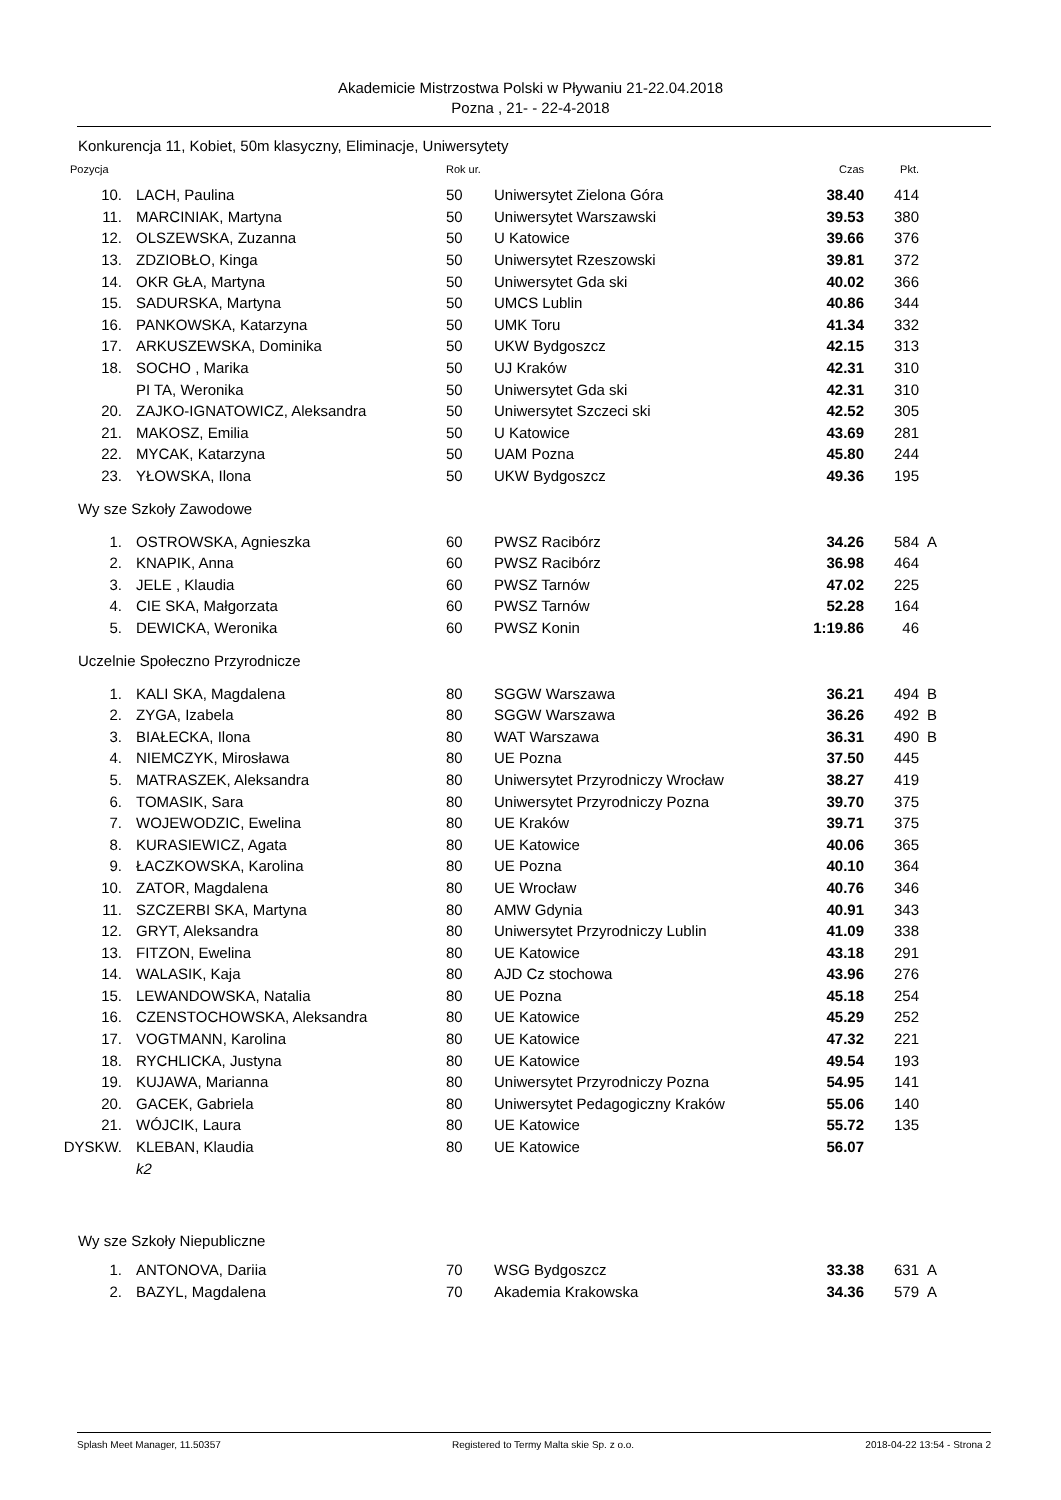Akademicie Mistrzostwa Polski w Pływaniu 21-22.04.2018
Pozna , 21- - 22-4-2018
Konkurencja 11, Kobiet, 50m klasyczny, Eliminacje, Uniwersytety
| Pozycja | | Rok ur. | | Czas | Pkt. | |
| --- | --- | --- | --- | --- | --- | --- |
| 10. | LACH, Paulina | 50 | Uniwersytet Zielona Góra | 38.40 | 414 | |
| 11. | MARCINIAK, Martyna | 50 | Uniwersytet Warszawski | 39.53 | 380 | |
| 12. | OLSZEWSKA, Zuzanna | 50 | U Katowice | 39.66 | 376 | |
| 13. | ZDZIOBŁO, Kinga | 50 | Uniwersytet Rzeszowski | 39.81 | 372 | |
| 14. | OKR GŁA, Martyna | 50 | Uniwersytet Gda ski | 40.02 | 366 | |
| 15. | SADURSKA, Martyna | 50 | UMCS Lublin | 40.86 | 344 | |
| 16. | PANKOWSKA, Katarzyna | 50 | UMK Toru | 41.34 | 332 | |
| 17. | ARKUSZEWSKA, Dominika | 50 | UKW Bydgoszcz | 42.15 | 313 | |
| 18. | SOCHO , Marika | 50 | UJ Kraków | 42.31 | 310 | |
| | PI TA, Weronika | 50 | Uniwersytet Gda ski | 42.31 | 310 | |
| 20. | ZAJKO-IGNATOWICZ, Aleksandra | 50 | Uniwersytet Szczeci ski | 42.52 | 305 | |
| 21. | MAKOSZ, Emilia | 50 | U Katowice | 43.69 | 281 | |
| 22. | MYCAK, Katarzyna | 50 | UAM Pozna | 45.80 | 244 | |
| 23. | YŁOWSKA, Ilona | 50 | UKW Bydgoszcz | 49.36 | 195 | |
| Wy sze Szkoły Zawodowe | | | | | | |
| 1. | OSTROWSKA, Agnieszka | 60 | PWSZ Racibórz | 34.26 | 584 | A |
| 2. | KNAPIK, Anna | 60 | PWSZ Racibórz | 36.98 | 464 | |
| 3. | JELE , Klaudia | 60 | PWSZ Tarnów | 47.02 | 225 | |
| 4. | CIE SKA, Małgorzata | 60 | PWSZ Tarnów | 52.28 | 164 | |
| 5. | DEWICKA, Weronika | 60 | PWSZ Konin | 1:19.86 | 46 | |
| Uczelnie Społeczno Przyrodnicze | | | | | | |
| 1. | KALI SKA, Magdalena | 80 | SGGW Warszawa | 36.21 | 494 | B |
| 2. | ZYGA, Izabela | 80 | SGGW Warszawa | 36.26 | 492 | B |
| 3. | BIAŁECKA, Ilona | 80 | WAT Warszawa | 36.31 | 490 | B |
| 4. | NIEMCZYK, Mirosława | 80 | UE Pozna | 37.50 | 445 | |
| 5. | MATRASZEK, Aleksandra | 80 | Uniwersytet Przyrodniczy Wrocław | 38.27 | 419 | |
| 6. | TOMASIK, Sara | 80 | Uniwersytet Przyrodniczy Pozna | 39.70 | 375 | |
| 7. | WOJEWODZIC, Ewelina | 80 | UE Kraków | 39.71 | 375 | |
| 8. | KURASIEWICZ, Agata | 80 | UE Katowice | 40.06 | 365 | |
| 9. | ŁACZKOWSKA, Karolina | 80 | UE Pozna | 40.10 | 364 | |
| 10. | ZATOR, Magdalena | 80 | UE Wrocław | 40.76 | 346 | |
| 11. | SZCZERBI SKA, Martyna | 80 | AMW Gdynia | 40.91 | 343 | |
| 12. | GRYT, Aleksandra | 80 | Uniwersytet Przyrodniczy Lublin | 41.09 | 338 | |
| 13. | FITZON, Ewelina | 80 | UE Katowice | 43.18 | 291 | |
| 14. | WALASIK, Kaja | 80 | AJD Cz stochowa | 43.96 | 276 | |
| 15. | LEWANDOWSKA, Natalia | 80 | UE Pozna | 45.18 | 254 | |
| 16. | CZENSTOCHOWSKA, Aleksandra | 80 | UE Katowice | 45.29 | 252 | |
| 17. | VOGTMANN, Karolina | 80 | UE Katowice | 47.32 | 221 | |
| 18. | RYCHLICKA, Justyna | 80 | UE Katowice | 49.54 | 193 | |
| 19. | KUJAWA, Marianna | 80 | Uniwersytet Przyrodniczy Pozna | 54.95 | 141 | |
| 20. | GACEK, Gabriela | 80 | Uniwersytet Pedagogiczny Kraków | 55.06 | 140 | |
| 21. | WÓJCIK, Laura | 80 | UE Katowice | 55.72 | 135 | |
| DYSKW. | KLEBAN, Klaudia | 80 | UE Katowice | 56.07 | | |
| | k2 | | | | | |
| Wy sze Szkoły Niepubliczne | | | | | | |
| 1. | ANTONOVA, Dariia | 70 | WSG Bydgoszcz | 33.38 | 631 | A |
| 2. | BAZYL, Magdalena | 70 | Akademia Krakowska | 34.36 | 579 | A |
Splash Meet Manager, 11.50357 Registered to Termy Malta skie Sp. z o.o. 2018-04-22 13:54 - Strona 2